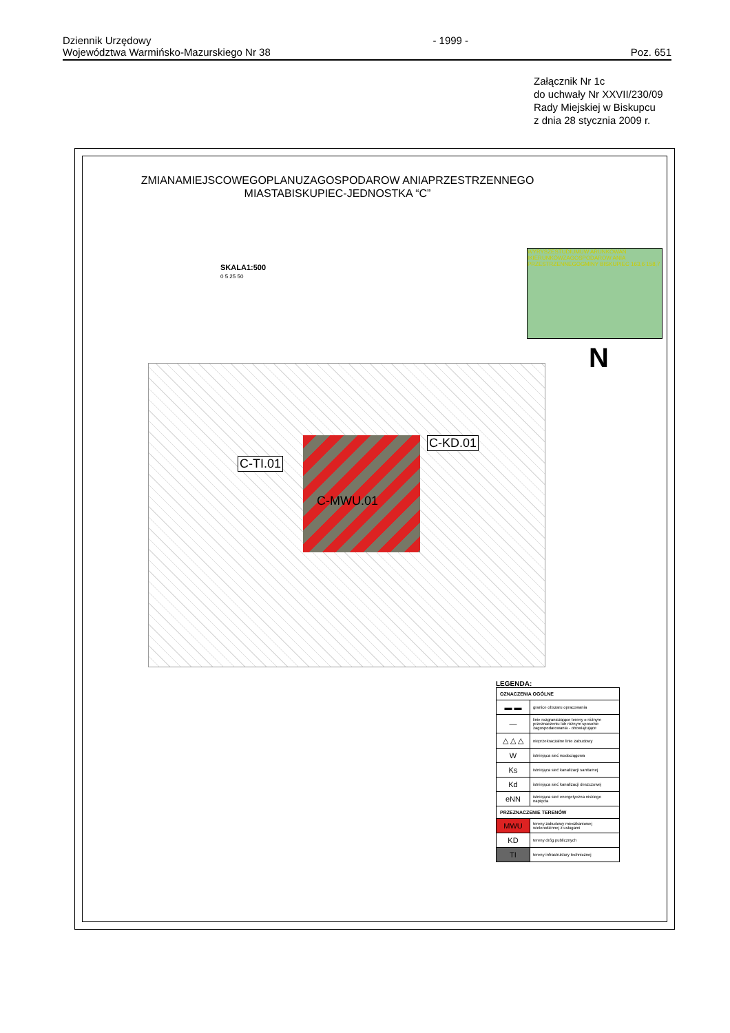Dziennik Urzędowy
Województwa Warmińsko-Mazurskiego Nr 38
- 1999 -
Poz. 651
Załącznik Nr 1c
do uchwały Nr XXVII/230/09
Rady Miejskiej w Biskupcu
z dnia 28 stycznia 2009 r.
ZMIANAMIEJSCOWEGOPLANUZAGOSPODAROW ANIAPRZESTRZENNEGO
MIASTABISKUPIEC-JEDNOSTKA “C”
SKALA1:500
0 5 25 50
WYRYSZESTUDIUMUW ARUNKOWAŃ IKIERUNKÓWZAGOSPODAROW ANIA PRZESTRZENNEGOGMINY BISKUPIEC 163,6 158,7
N
C-TI.01
C-KD.01
C-MWU.01
LEGENDA:
| OZNACZENIA OGÓLNE | |
| --- | --- |
| ▬ ▬ | granice obszaru opracowania |
| — | linie rozgraniczające tereny o różnym przeznaczeniu lub różnym sposobie zagospodarowania - obowiązujące |
| △ △ △ | nieprzekraczalne linie zabudowy |
| W | istniejąca sieć wodociągowa |
| Ks | istniejąca sieć kanalizacji sanitarnej |
| Kd | istniejąca sieć kanalizacji deszczowej |
| eNN | istniejąca sieć energetyczna niskiego napięcia |
| PRZEZNACZENIE TERENÓW | |
| MWU | tereny zabudowy mieszkaniowej wielorodzinnej z usługami |
| KD | tereny dróg publicznych |
| TI | tereny infrastruktury technicznej |